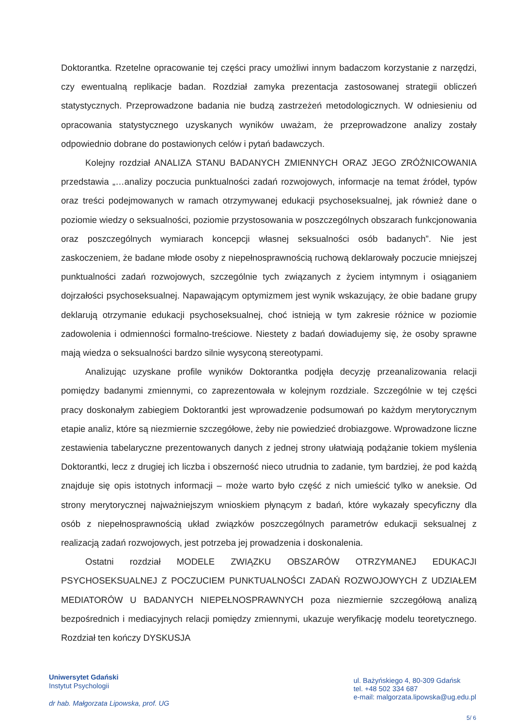Doktorantka. Rzetelne opracowanie tej części pracy umożliwi innym badaczom korzystanie z narzędzi, czy ewentualną replikacje badan. Rozdział zamyka prezentacja zastosowanej strategii obliczeń statystycznych. Przeprowadzone badania nie budzą zastrzeżeń metodologicznych. W odniesieniu od opracowania statystycznego uzyskanych wyników uważam, że przeprowadzone analizy zostały odpowiednio dobrane do postawionych celów i pytań badawczych.
Kolejny rozdział ANALIZA STANU BADANYCH ZMIENNYCH ORAZ JEGO ZRÓŻNICOWANIA przedstawia „…analizy poczucia punktualności zadań rozwojowych, informacje na temat źródeł, typów oraz treści podejmowanych w ramach otrzymywanej edukacji psychoseksualnej, jak również dane o poziomie wiedzy o seksualności, poziomie przystosowania w poszczególnych obszarach funkcjonowania oraz poszczególnych wymiarach koncepcji własnej seksualności osób badanych”. Nie jest zaskoczeniem, że badane młode osoby z niepełnosprawnością ruchową deklarowały poczucie mniejszej punktualności zadań rozwojowych, szczególnie tych związanych z życiem intymnym i osiąganiem dojrzałości psychoseksualnej. Napawającym optymizmem jest wynik wskazujący, że obie badane grupy deklarują otrzymanie edukacji psychoseksualnej, choć istnieją w tym zakresie różnice w poziomie zadowolenia i odmienności formalno-treściowe. Niestety z badań dowiadujemy się, że osoby sprawne mają wiedza o seksualności bardzo silnie wysyconą stereotypami.
Analizując uzyskane profile wyników Doktorantka podjęła decyzję przeanalizowania relacji pomiędzy badanymi zmiennymi, co zaprezentowała w kolejnym rozdziale. Szczególnie w tej części pracy doskonałym zabiegiem Doktorantki jest wprowadzenie podsumowań po każdym merytorycznym etapie analiz, które są niezmiernie szczegółowe, żeby nie powiedzieć drobiazgowe. Wprowadzone liczne zestawienia tabelaryczne prezentowanych danych z jednej strony ułatwiają podążanie tokiem myślenia Doktorantki, lecz z drugiej ich liczba i obszerność nieco utrudnia to zadanie, tym bardziej, że pod każdą znajduje się opis istotnych informacji – może warto było część z nich umieścić tylko w aneksie. Od strony merytorycznej najważniejszym wnioskiem płynącym z badań, które wykazały specyficzny dla osób z niepełnosprawnością układ związków poszczególnych parametrów edukacji seksualnej z realizacją zadań rozwojowych, jest potrzeba jej prowadzenia i doskonalenia.
Ostatni rozdział MODELE ZWIĄZKU OBSZARÓW OTRZYMANEJ EDUKACJI PSYCHOSEKSUALNEJ Z POCZUCIEM PUNKTUALNOŚCI ZADAŃ ROZWOJOWYCH Z UDZIAŁEM MEDIATORÓW U BADANYCH NIEPEŁNOSPRAWNYCH poza niezmiernie szczegółową analizą bezpośrednich i mediacyjnych relacji pomiędzy zmiennymi, ukazuje weryfikację modelu teoretycznego. Rozdział ten kończy DYSKUSJA
Uniwersytet Gdański
Instytut Psychologii
dr hab. Małgorzata Lipowska, prof. UG
ul. Bażyńskiego 4, 80-309 Gdańsk
tel. +48 502 334 687
e-mail: malgorzata.lipowska@ug.edu.pl
5/ 6